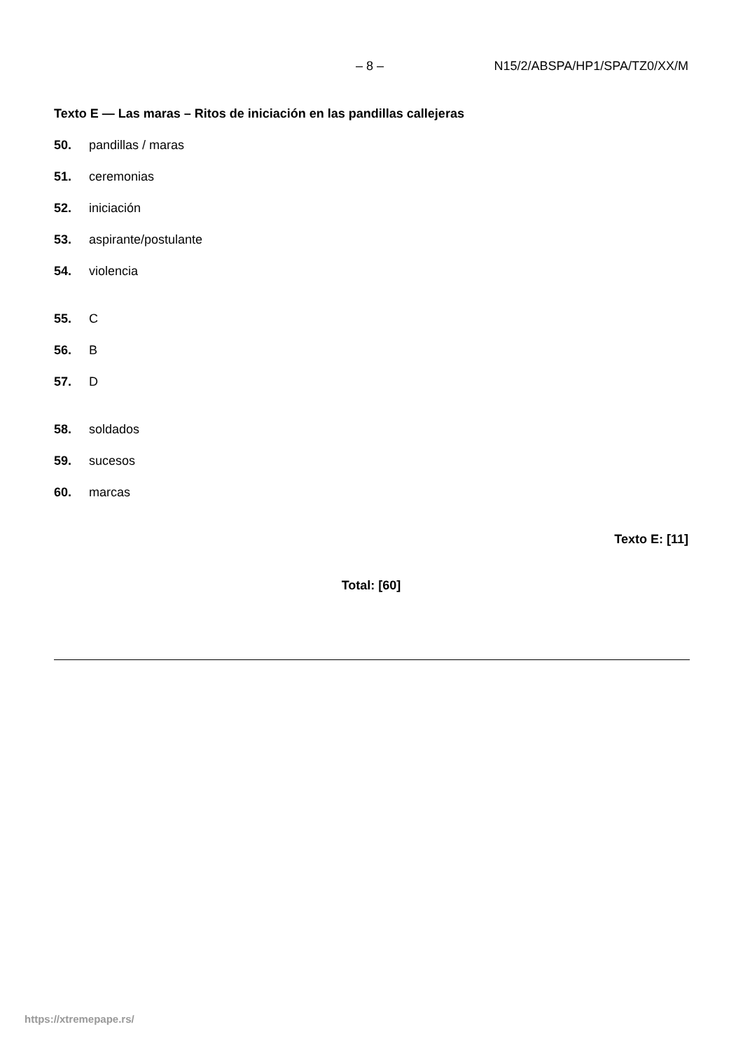– 8 – N15/2/ABSPA/HP1/SPA/TZ0/XX/M
Texto E — Las maras – Ritos de iniciación en las pandillas callejeras
50. pandillas / maras
51. ceremonias
52. iniciación
53. aspirante/postulante
54. violencia
55. C
56. B
57. D
58. soldados
59. sucesos
60. marcas
Texto E: [11]
Total: [60]
https://xtremepape.rs/